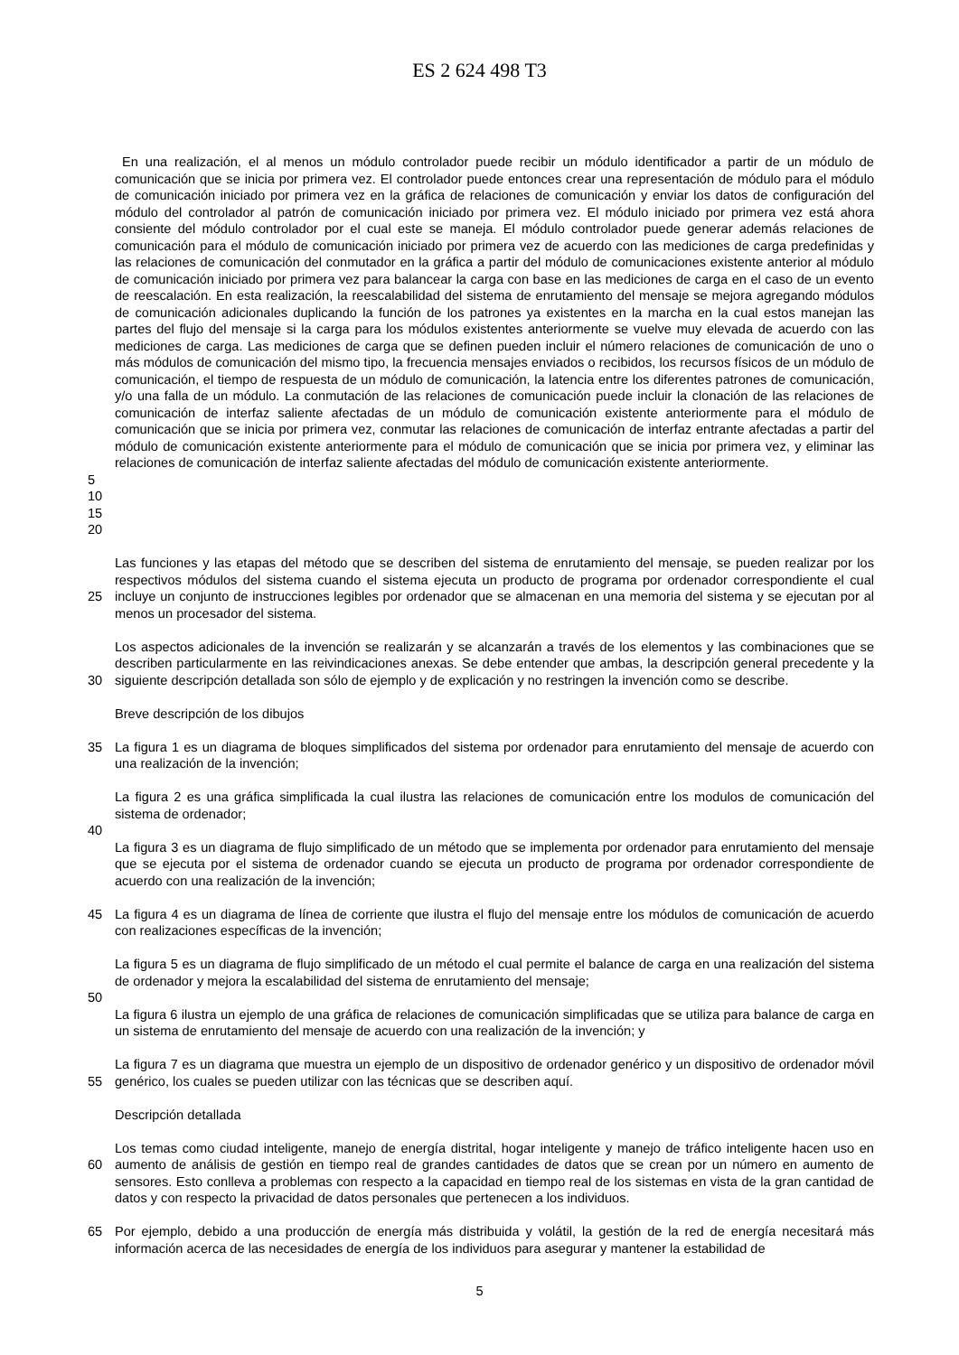ES 2 624 498 T3
En una realización, el al menos un módulo controlador puede recibir un módulo identificador a partir de un módulo de comunicación que se inicia por primera vez. El controlador puede entonces crear una representación de módulo para el módulo de comunicación iniciado por primera vez en la gráfica de relaciones de comunicación y enviar los datos de configuración del módulo del controlador al patrón de comunicación iniciado por primera vez. El módulo iniciado por primera vez está ahora consiente del módulo controlador por el cual este se maneja. El módulo controlador puede generar además relaciones de comunicación para el módulo de comunicación iniciado por primera vez de acuerdo con las mediciones de carga predefinidas y las relaciones de comunicación del conmutador en la gráfica a partir del módulo de comunicaciones existente anterior al módulo de comunicación iniciado por primera vez para balancear la carga con base en las mediciones de carga en el caso de un evento de reescalación. En esta realización, la reescalabilidad del sistema de enrutamiento del mensaje se mejora agregando módulos de comunicación adicionales duplicando la función de los patrones ya existentes en la marcha en la cual estos manejan las partes del flujo del mensaje si la carga para los módulos existentes anteriormente se vuelve muy elevada de acuerdo con las mediciones de carga. Las mediciones de carga que se definen pueden incluir el número relaciones de comunicación de uno o más módulos de comunicación del mismo tipo, la frecuencia mensajes enviados o recibidos, los recursos físicos de un módulo de comunicación, el tiempo de respuesta de un módulo de comunicación, la latencia entre los diferentes patrones de comunicación, y/o una falla de un módulo. La conmutación de las relaciones de comunicación puede incluir la clonación de las relaciones de comunicación de interfaz saliente afectadas de un módulo de comunicación existente anteriormente para el módulo de comunicación que se inicia por primera vez, conmutar las relaciones de comunicación de interfaz entrante afectadas a partir del módulo de comunicación existente anteriormente para el módulo de comunicación que se inicia por primera vez, y eliminar las relaciones de comunicación de interfaz saliente afectadas del módulo de comunicación existente anteriormente.
5
10
15
20
25 Las funciones y las etapas del método que se describen del sistema de enrutamiento del mensaje, se pueden realizar por los respectivos módulos del sistema cuando el sistema ejecuta un producto de programa por ordenador correspondiente el cual incluye un conjunto de instrucciones legibles por ordenador que se almacenan en una memoria del sistema y se ejecutan por al menos un procesador del sistema.
30 Los aspectos adicionales de la invención se realizarán y se alcanzarán a través de los elementos y las combinaciones que se describen particularmente en las reivindicaciones anexas. Se debe entender que ambas, la descripción general precedente y la siguiente descripción detallada son sólo de ejemplo y de explicación y no restringen la invención como se describe.
Breve descripción de los dibujos
35 La figura 1 es un diagrama de bloques simplificados del sistema por ordenador para enrutamiento del mensaje de acuerdo con una realización de la invención;
La figura 2 es una gráfica simplificada la cual ilustra las relaciones de comunicación entre los modulos de comunicación del sistema de ordenador;
40
La figura 3 es un diagrama de flujo simplificado de un método que se implementa por ordenador para enrutamiento del mensaje que se ejecuta por el sistema de ordenador cuando se ejecuta un producto de programa por ordenador correspondiente de acuerdo con una realización de la invención;
45 La figura 4 es un diagrama de línea de corriente que ilustra el flujo del mensaje entre los módulos de comunicación de acuerdo con realizaciones específicas de la invención;
La figura 5 es un diagrama de flujo simplificado de un método el cual permite el balance de carga en una realización del sistema de ordenador y mejora la escalabilidad del sistema de enrutamiento del mensaje;
50
La figura 6 ilustra un ejemplo de una gráfica de relaciones de comunicación simplificadas que se utiliza para balance de carga en un sistema de enrutamiento del mensaje de acuerdo con una realización de la invención; y
55 La figura 7 es un diagrama que muestra un ejemplo de un dispositivo de ordenador genérico y un dispositivo de ordenador móvil genérico, los cuales se pueden utilizar con las técnicas que se describen aquí.
Descripción detallada
60 Los temas como ciudad inteligente, manejo de energía distrital, hogar inteligente y manejo de tráfico inteligente hacen uso en aumento de análisis de gestión en tiempo real de grandes cantidades de datos que se crean por un número en aumento de sensores. Esto conlleva a problemas con respecto a la capacidad en tiempo real de los sistemas en vista de la gran cantidad de datos y con respecto la privacidad de datos personales que pertenecen a los individuos.
65 Por ejemplo, debido a una producción de energía más distribuida y volátil, la gestión de la red de energía necesitará más información acerca de las necesidades de energía de los individuos para asegurar y mantener la estabilidad de
5